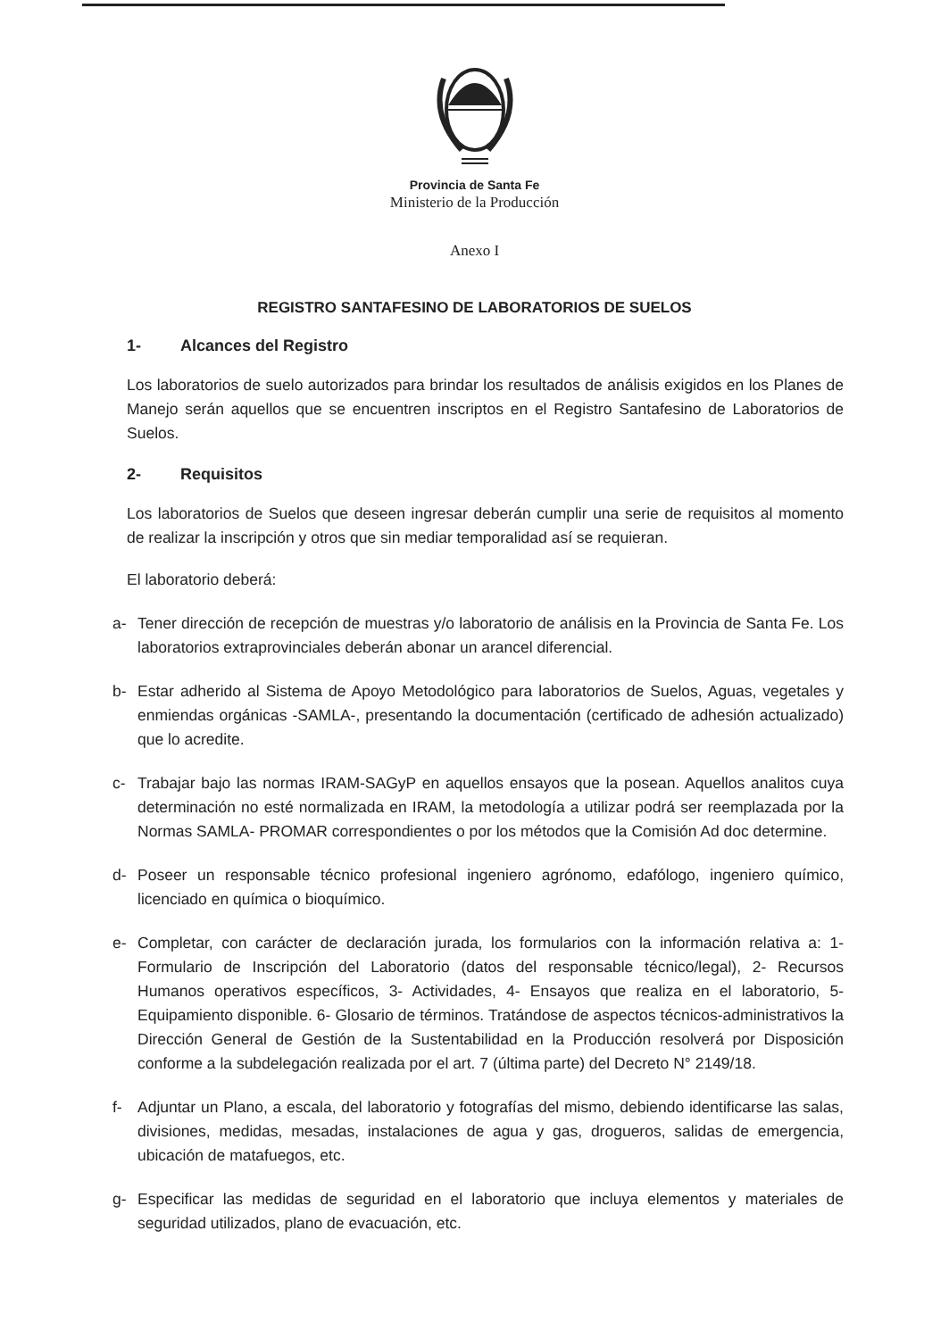Provincia de Santa Fe
Ministerio de la Producción
Anexo I
REGISTRO SANTAFESINO DE LABORATORIOS DE SUELOS
1- Alcances del Registro
Los laboratorios de suelo autorizados para brindar los resultados de análisis exigidos en los Planes de Manejo serán aquellos que se encuentren inscriptos en el Registro Santafesino de Laboratorios de Suelos.
2- Requisitos
Los laboratorios de Suelos que deseen ingresar deberán cumplir una serie de requisitos al momento de realizar la inscripción y otros que sin mediar temporalidad así se requieran.
El laboratorio deberá:
a- Tener dirección de recepción de muestras y/o laboratorio de análisis en la Provincia de Santa Fe. Los laboratorios extraprovinciales deberán abonar un arancel diferencial.
b- Estar adherido al Sistema de Apoyo Metodológico para laboratorios de Suelos, Aguas, vegetales y enmiendas orgánicas -SAMLA-, presentando la documentación (certificado de adhesión actualizado) que lo acredite.
c- Trabajar bajo las normas IRAM-SAGyP en aquellos ensayos que la posean. Aquellos analitos cuya determinación no esté normalizada en IRAM, la metodología a utilizar podrá ser reemplazada por la Normas SAMLA- PROMAR correspondientes o por los métodos que la Comisión Ad doc determine.
d- Poseer un responsable técnico profesional ingeniero agrónomo, edafólogo, ingeniero químico, licenciado en química o bioquímico.
e- Completar, con carácter de declaración jurada, los formularios con la información relativa a: 1- Formulario de Inscripción del Laboratorio (datos del responsable técnico/legal), 2- Recursos Humanos operativos específicos, 3- Actividades, 4- Ensayos que realiza en el laboratorio, 5- Equipamiento disponible. 6- Glosario de términos. Tratándose de aspectos técnicos-administrativos la Dirección General de Gestión de la Sustentabilidad en la Producción resolverá por Disposición conforme a la subdelegación realizada por el art. 7 (última parte) del Decreto N° 2149/18.
f- Adjuntar un Plano, a escala, del laboratorio y fotografías del mismo, debiendo identificarse las salas, divisiones, medidas, mesadas, instalaciones de agua y gas, drogueros, salidas de emergencia, ubicación de matafuegos, etc.
g- Especificar las medidas de seguridad en el laboratorio que incluya elementos y materiales de seguridad utilizados, plano de evacuación, etc.